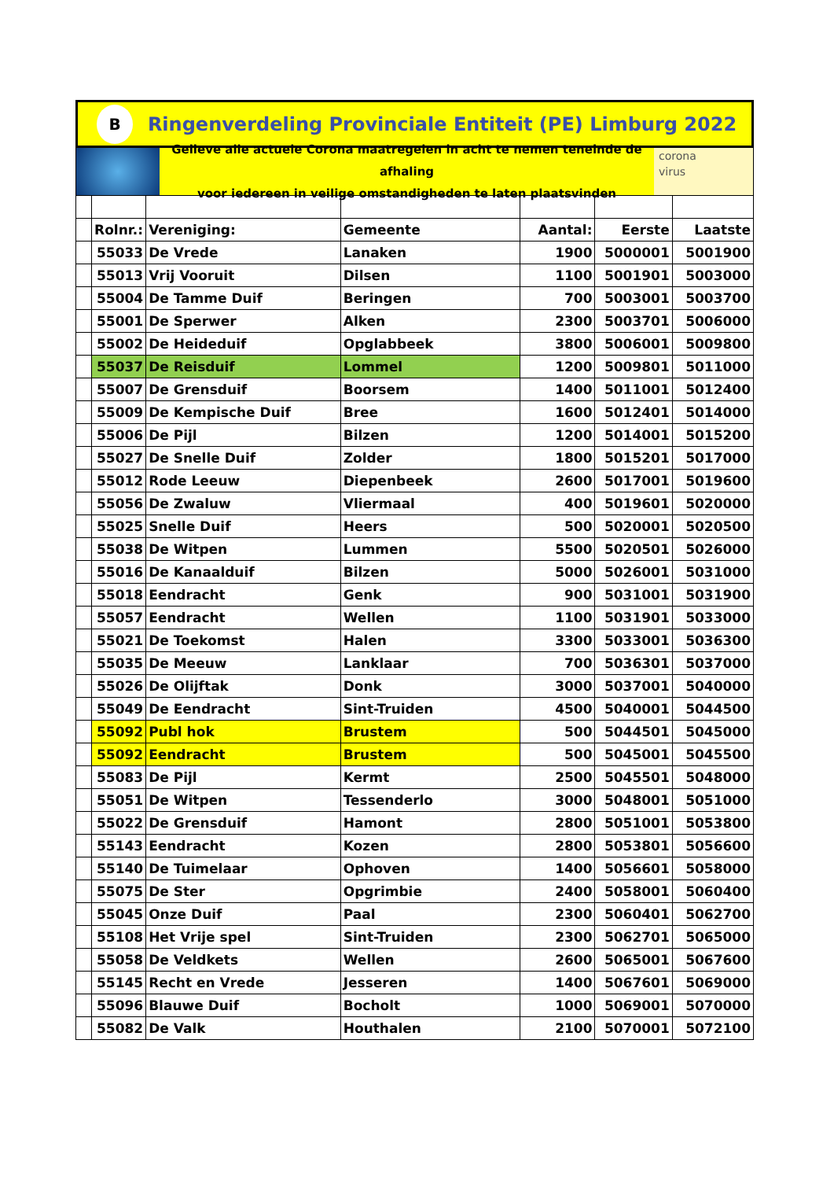B
Ringenverdeling Provinciale Entiteit (PE) Limburg 2022
Gelieve alle actuele Corona maatregelen in acht te nemen teneinde de afhaling
voor iedereen in veilige omstandigheden te laten plaatsvinden
corona
virus
| | Rolnr.: | Vereniging: | Gemeente | Aantal: | Eerste | Laatste |
| | 55033 | De Vrede | Lanaken | 1900 | 5000001 | 5001900 |
| | 55013 | Vrij Vooruit | Dilsen | 1100 | 5001901 | 5003000 |
| | 55004 | De Tamme Duif | Beringen | 700 | 5003001 | 5003700 |
| | 55001 | De Sperwer | Alken | 2300 | 5003701 | 5006000 |
| | 55002 | De Heideduif | Opglabbeek | 3800 | 5006001 | 5009800 |
| | 55037 | De Reisduif | Lommel | 1200 | 5009801 | 5011000 |
| | 55007 | De Grensduif | Boorsem | 1400 | 5011001 | 5012400 |
| | 55009 | De Kempische Duif | Bree | 1600 | 5012401 | 5014000 |
| | 55006 | De Pijl | Bilzen | 1200 | 5014001 | 5015200 |
| | 55027 | De Snelle Duif | Zolder | 1800 | 5015201 | 5017000 |
| | 55012 | Rode Leeuw | Diepenbeek | 2600 | 5017001 | 5019600 |
| | 55056 | De Zwaluw | Vliermaal | 400 | 5019601 | 5020000 |
| | 55025 | Snelle Duif | Heers | 500 | 5020001 | 5020500 |
| | 55038 | De Witpen | Lummen | 5500 | 5020501 | 5026000 |
| | 55016 | De Kanaalduif | Bilzen | 5000 | 5026001 | 5031000 |
| | 55018 | Eendracht | Genk | 900 | 5031001 | 5031900 |
| | 55057 | Eendracht | Wellen | 1100 | 5031901 | 5033000 |
| | 55021 | De Toekomst | Halen | 3300 | 5033001 | 5036300 |
| | 55035 | De Meeuw | Lanklaar | 700 | 5036301 | 5037000 |
| | 55026 | De Olijftak | Donk | 3000 | 5037001 | 5040000 |
| | 55049 | De Eendracht | Sint-Truiden | 4500 | 5040001 | 5044500 |
| | 55092 | Publ hok | Brustem | 500 | 5044501 | 5045000 |
| | 55092 | Eendracht | Brustem | 500 | 5045001 | 5045500 |
| | 55083 | De Pijl | Kermt | 2500 | 5045501 | 5048000 |
| | 55051 | De Witpen | Tessenderlo | 3000 | 5048001 | 5051000 |
| | 55022 | De Grensduif | Hamont | 2800 | 5051001 | 5053800 |
| | 55143 | Eendracht | Kozen | 2800 | 5053801 | 5056600 |
| | 55140 | De Tuimelaar | Ophoven | 1400 | 5056601 | 5058000 |
| | 55075 | De Ster | Opgrimbie | 2400 | 5058001 | 5060400 |
| | 55045 | Onze Duif | Paal | 2300 | 5060401 | 5062700 |
| | 55108 | Het Vrije spel | Sint-Truiden | 2300 | 5062701 | 5065000 |
| | 55058 | De Veldkets | Wellen | 2600 | 5065001 | 5067600 |
| | 55145 | Recht en Vrede | Jesseren | 1400 | 5067601 | 5069000 |
| | 55096 | Blauwe Duif | Bocholt | 1000 | 5069001 | 5070000 |
| | 55082 | De Valk | Houthalen | 2100 | 5070001 | 5072100 |